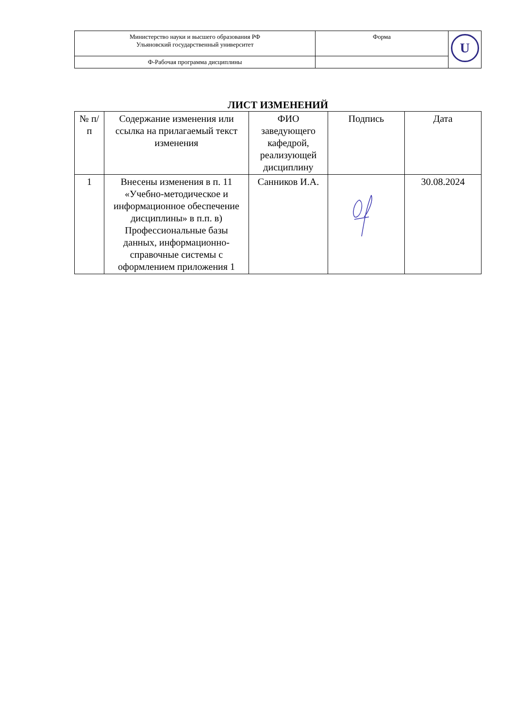| Министерство науки и высшего образования РФ Ульяновский государственный университет | Форма | U |
| Ф-Рабочая программа дисциплины | | |
ЛИСТ ИЗМЕНЕНИЙ
| № п/п | Содержание изменения или ссылка на прилагаемый текст изменения | ФИО заведующего кафедрой, реализующей дисциплину | Подпись | Дата |
| --- | --- | --- | --- | --- |
| 1 | Внесены изменения в п. 11 «Учебно-методическое и информационное обеспечение дисциплины» в п.п. в) Профессиональные базы данных, информационно-справочные системы с оформлением приложения 1 | Санников И.А. | | 30.08.2024 |